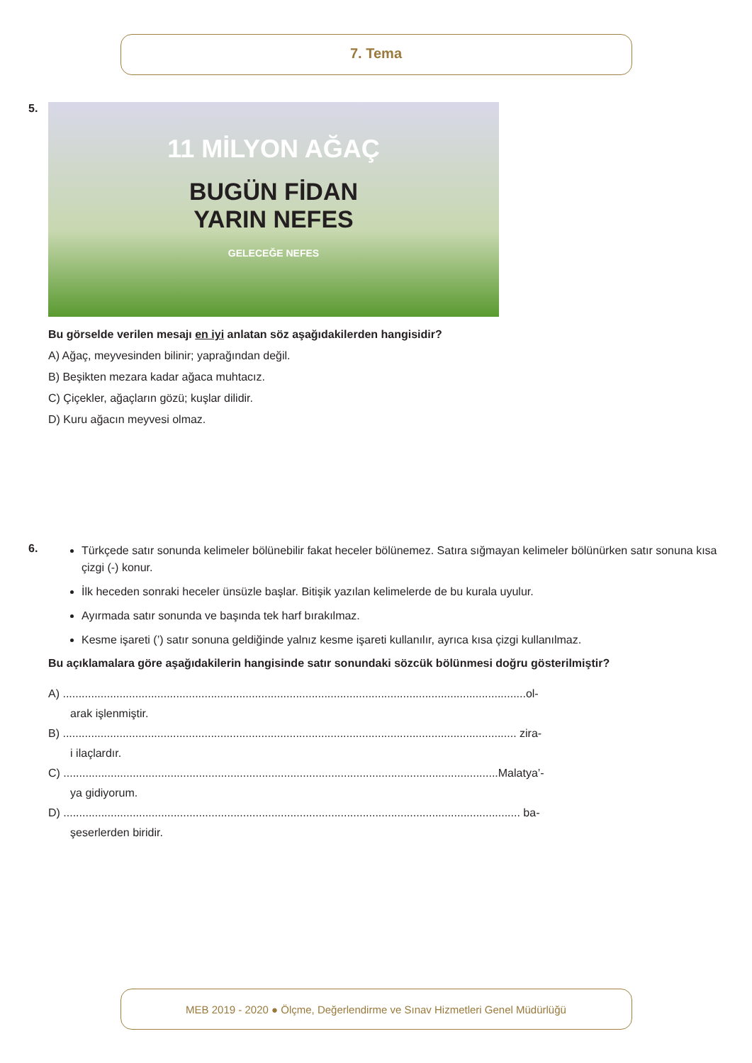7. Tema
5.
11 MİLYON AĞAÇ
BUGÜN FİDAN
YARIN NEFES
GELECEĞE NEFES
Bu görselde verilen mesajı en iyi anlatan söz aşağıdakilerden hangisidir?
A) Ağaç, meyvesinden bilinir; yaprağından değil.
B) Beşikten mezara kadar ağaca muhtacız.
C) Çiçekler, ağaçların gözü; kuşlar dilidir.
D) Kuru ağacın meyvesi olmaz.
6.
Türkçede satır sonunda kelimeler bölünebilir fakat heceler bölünemez. Satıra sığmayan kelimeler bölünürken satır sonuna kısa çizgi (-) konur.
İlk heceden sonraki heceler ünsüzle başlar. Bitişik yazılan kelimelerde de bu kurala uyulur.
Ayırmada satır sonunda ve başında tek harf bırakılmaz.
Kesme işareti (’) satır sonuna geldiğinde yalnız kesme işareti kullanılır, ayrıca kısa çizgi kullanılmaz.
Bu açıklamalara göre aşağıdakilerin hangisinde satır sonundaki sözcük bölünmesi doğru gösterilmiştir?
A) ...................................................................................................................................................ol-
arak işlenmiştir.
B) ................................................................................................................................................ zira-
i ilaçlardır.
C) ..........................................................................................................................................Malatya’-
ya gidiyorum.
D) ................................................................................................................................................. ba-
şeserlerden biridir.
MEB 2019 - 2020 ● Ölçme, Değerlendirme ve Sınav Hizmetleri Genel Müdürlüğü